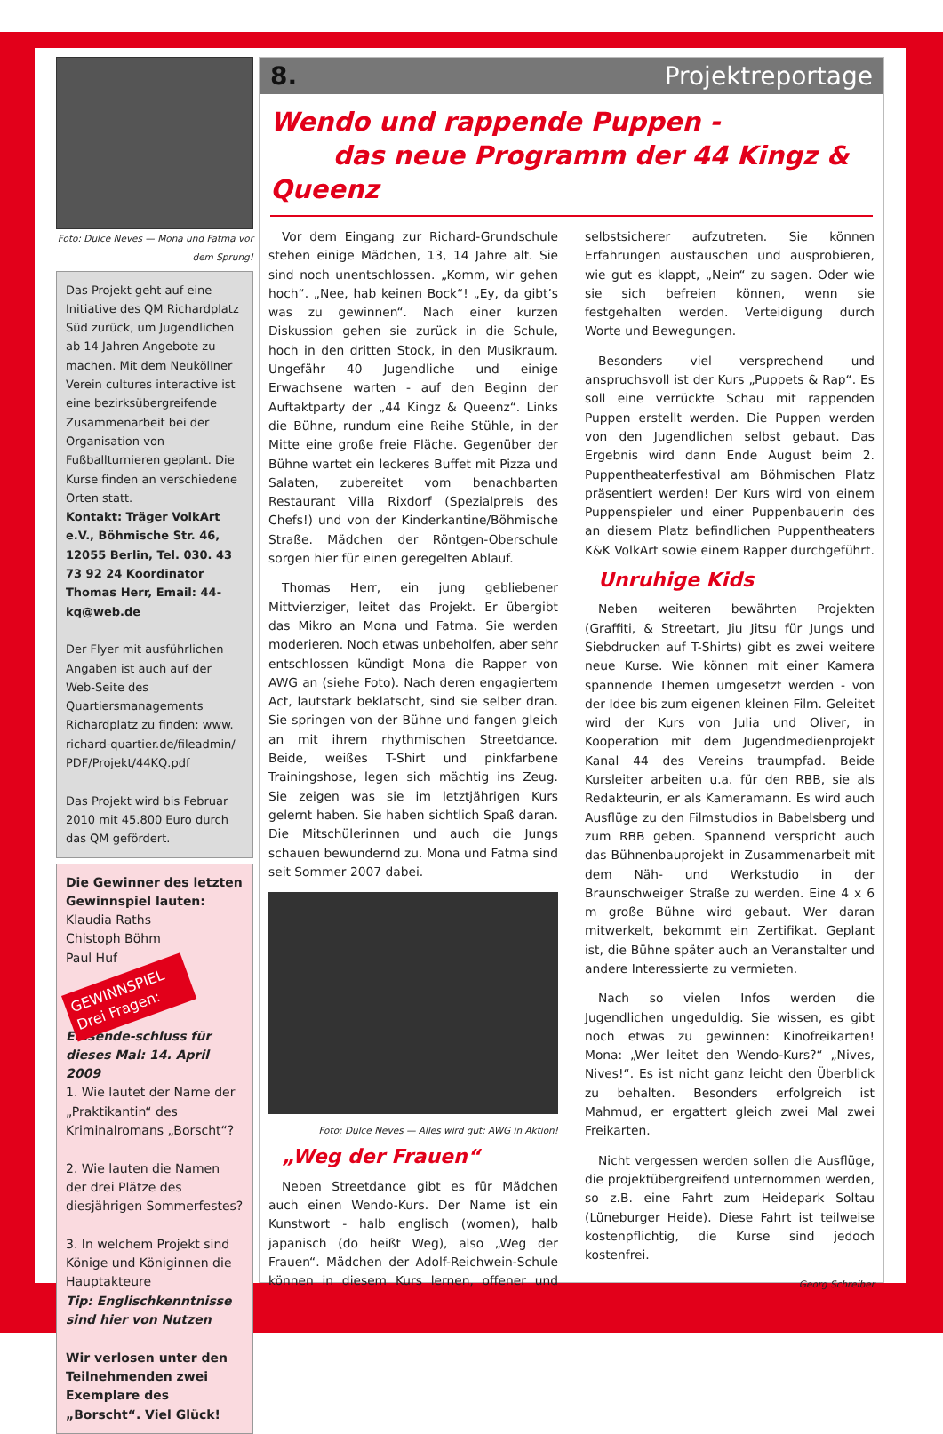Foto: Dulce Neves — Mona und Fatma vor dem Sprung!
Das Projekt geht auf eine Initiative des QM Richardplatz Süd zurück, um Jugendlichen ab 14 Jahren Angebote zu machen. Mit dem Neuköllner Verein cultures interactive ist eine bezirksübergreifende Zusammenarbeit bei der Organisation von Fußballturnieren geplant. Die Kurse finden an verschiedene Orten statt.
Kontakt: Träger VolkArt e.V., Böhmische Str. 46, 12055 Berlin, Tel. 030. 43 73 92 24 Koordinator Thomas Herr, Email: 44-kq@web.de
Der Flyer mit ausführlichen Angaben ist auch auf der Web-Seite des Quartiersmanagements Richardplatz zu finden: www. richard-quartier.de/fileadmin/ PDF/Projekt/44KQ.pdf
Das Projekt wird bis Februar 2010 mit 45.800 Euro durch das QM gefördert.
Die Gewinner des letzten Gewinnspiel lauten:
Klaudia Raths
Chistoph Böhm
Paul Huf
GEWINNSPIEL Drei Fragen:
Einsende-schluss für dieses Mal: 14. April 2009
1. Wie lautet der Name der „Praktikantin“ des Kriminalromans „Borscht“?
2. Wie lauten die Namen der drei Plätze des diesjährigen Sommerfestes?
3. In welchem Projekt sind Könige und Königinnen die Hauptakteure
Tip: Englischkenntnisse sind hier von Nutzen
Wir verlosen unter den Teilnehmenden zwei Exemplare des „Borscht“. Viel Glück!
8. Projektreportage
Wendo und rappende Puppen -
das neue Programm der 44 Kingz & Queenz
Vor dem Eingang zur Richard-Grundschule stehen einige Mädchen, 13, 14 Jahre alt. Sie sind noch unentschlossen. „Komm, wir gehen hoch“. „Nee, hab keinen Bock“! „Ey, da gibt’s was zu gewinnen“. Nach einer kurzen Diskussion gehen sie zurück in die Schule, hoch in den dritten Stock, in den Musikraum. Ungefähr 40 Jugendliche und einige Erwachsene warten - auf den Beginn der Auftaktparty der „44 Kingz & Queenz“. Links die Bühne, rundum eine Reihe Stühle, in der Mitte eine große freie Fläche. Gegenüber der Bühne wartet ein leckeres Buffet mit Pizza und Salaten, zubereitet vom benachbarten Restaurant Villa Rixdorf (Spezialpreis des Chefs!) und von der Kinderkantine/Böhmische Straße. Mädchen der Röntgen-Oberschule sorgen hier für einen geregelten Ablauf.
Thomas Herr, ein jung gebliebener Mittvierziger, leitet das Projekt. Er übergibt das Mikro an Mona und Fatma. Sie werden moderieren. Noch etwas unbeholfen, aber sehr entschlossen kündigt Mona die Rapper von AWG an (siehe Foto). Nach deren engagiertem Act, lautstark beklatscht, sind sie selber dran. Sie springen von der Bühne und fangen gleich an mit ihrem rhythmischen Streetdance. Beide, weißes T-Shirt und pinkfarbene Trainingshose, legen sich mächtig ins Zeug. Sie zeigen was sie im letztjährigen Kurs gelernt haben. Sie haben sichtlich Spaß daran. Die Mitschülerinnen und auch die Jungs schauen bewundernd zu. Mona und Fatma sind seit Sommer 2007 dabei.
Foto: Dulce Neves — Alles wird gut: AWG in Aktion!
„Weg der Frauen“
Neben Streetdance gibt es für Mädchen auch einen Wendo-Kurs. Der Name ist ein Kunstwort - halb englisch (women), halb japanisch (do heißt Weg), also „Weg der Frauen“. Mädchen der Adolf-Reichwein-Schule können in diesem Kurs lernen, offener und selbstsicherer aufzutreten. Sie können Erfahrungen austauschen und ausprobieren, wie gut es klappt, „Nein“ zu sagen. Oder wie sie sich befreien können, wenn sie festgehalten werden. Verteidigung durch Worte und Bewegungen.
Besonders viel versprechend und anspruchsvoll ist der Kurs „Puppets & Rap“. Es soll eine verrückte Schau mit rappenden Puppen erstellt werden. Die Puppen werden von den Jugendlichen selbst gebaut. Das Ergebnis wird dann Ende August beim 2. Puppentheaterfestival am Böhmischen Platz präsentiert werden! Der Kurs wird von einem Puppenspieler und einer Puppenbauerin des an diesem Platz befindlichen Puppentheaters K&K VolkArt sowie einem Rapper durchgeführt.
Unruhige Kids
Neben weiteren bewährten Projekten (Graffiti, & Streetart, Jiu Jitsu für Jungs und Siebdrucken auf T-Shirts) gibt es zwei weitere neue Kurse. Wie können mit einer Kamera spannende Themen umgesetzt werden - von der Idee bis zum eigenen kleinen Film. Geleitet wird der Kurs von Julia und Oliver, in Kooperation mit dem Jugendmedienprojekt Kanal 44 des Vereins traumpfad. Beide Kursleiter arbeiten u.a. für den RBB, sie als Redakteurin, er als Kameramann. Es wird auch Ausflüge zu den Filmstudios in Babelsberg und zum RBB geben. Spannend verspricht auch das Bühnenbauprojekt in Zusammenarbeit mit dem Näh- und Werkstudio in der Braunschweiger Straße zu werden. Eine 4 x 6 m große Bühne wird gebaut. Wer daran mitwerkelt, bekommt ein Zertifikat. Geplant ist, die Bühne später auch an Veranstalter und andere Interessierte zu vermieten.
Nach so vielen Infos werden die Jugendlichen ungeduldig. Sie wissen, es gibt noch etwas zu gewinnen: Kinofreikarten! Mona: „Wer leitet den Wendo-Kurs?“ „Nives, Nives!“. Es ist nicht ganz leicht den Überblick zu behalten. Besonders erfolgreich ist Mahmud, er ergattert gleich zwei Mal zwei Freikarten.
Nicht vergessen werden sollen die Ausflüge, die projektübergreifend unternommen werden, so z.B. eine Fahrt zum Heidepark Soltau (Lüneburger Heide). Diese Fahrt ist teilweise kostenpflichtig, die Kurse sind jedoch kostenfrei.
Georg Schreiber